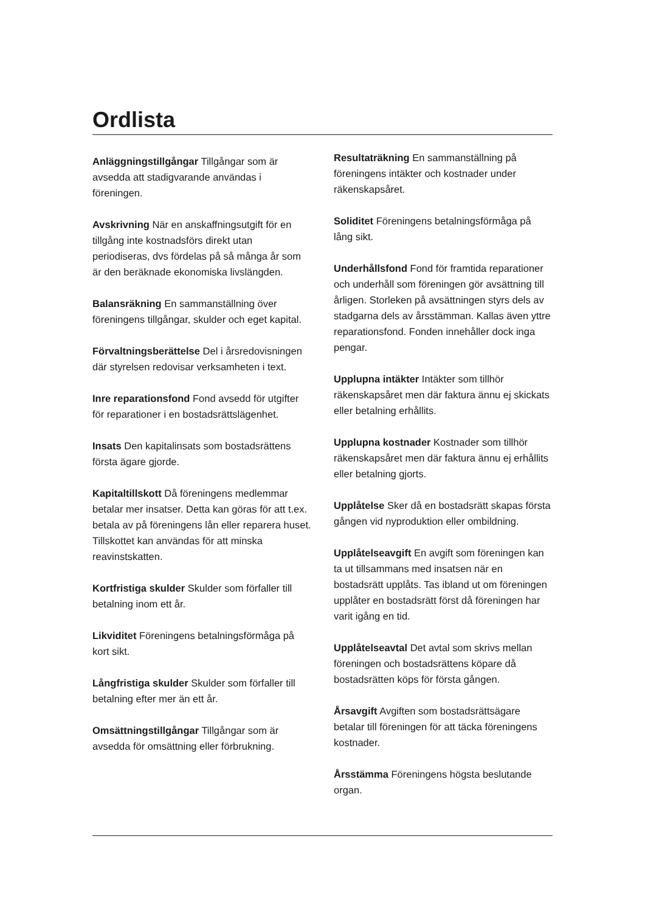Ordlista
Anläggningstillgångar Tillgångar som är avsedda att stadigvarande användas i föreningen.
Avskrivning När en anskaffningsutgift för en tillgång inte kostnadsförs direkt utan periodiseras, dvs fördelas på så många år som är den beräknade ekonomiska livslängden.
Balansräkning En sammanställning över föreningens tillgångar, skulder och eget kapital.
Förvaltningsberättelse Del i årsredovisningen där styrelsen redovisar verksamheten i text.
Inre reparationsfond Fond avsedd för utgifter för reparationer i en bostadsrättslägenhet.
Insats Den kapitalinsats som bostadsrättens första ägare gjorde.
Kapitaltillskott Då föreningens medlemmar betalar mer insatser. Detta kan göras för att t.ex. betala av på föreningens lån eller reparera huset. Tillskottet kan användas för att minska reavinstskatten.
Kortfristiga skulder Skulder som förfaller till betalning inom ett år.
Likviditet Föreningens betalningsförmåga på kort sikt.
Långfristiga skulder Skulder som förfaller till betalning efter mer än ett år.
Omsättningstillgångar Tillgångar som är avsedda för omsättning eller förbrukning.
Resultaträkning En sammanställning på föreningens intäkter och kostnader under räkenskapsåret.
Soliditet Föreningens betalningsförmåga på lång sikt.
Underhållsfond Fond för framtida reparationer och underhåll som föreningen gör avsättning till årligen. Storleken på avsättningen styrs dels av stadgarna dels av årsstämman. Kallas även yttre reparationsfond. Fonden innehåller dock inga pengar.
Upplupna intäkter Intäkter som tillhör räkenskapsåret men där faktura ännu ej skickats eller betalning erhållits.
Upplupna kostnader Kostnader som tillhör räkenskapsåret men där faktura ännu ej erhållits eller betalning gjorts.
Upplåtelse Sker då en bostadsrätt skapas första gången vid nyproduktion eller ombildning.
Upplåtelseavgift En avgift som föreningen kan ta ut tillsammans med insatsen när en bostadsrätt upplåts. Tas ibland ut om föreningen upplåter en bostadsrätt först då föreningen har varit igång en tid.
Upplåtelseavtal Det avtal som skrivs mellan föreningen och bostadsrättens köpare då bostadsrätten köps för första gången.
Årsavgift Avgiften som bostadsrättsägare betalar till föreningen för att täcka föreningens kostnader.
Årsstämma Föreningens högsta beslutande organ.